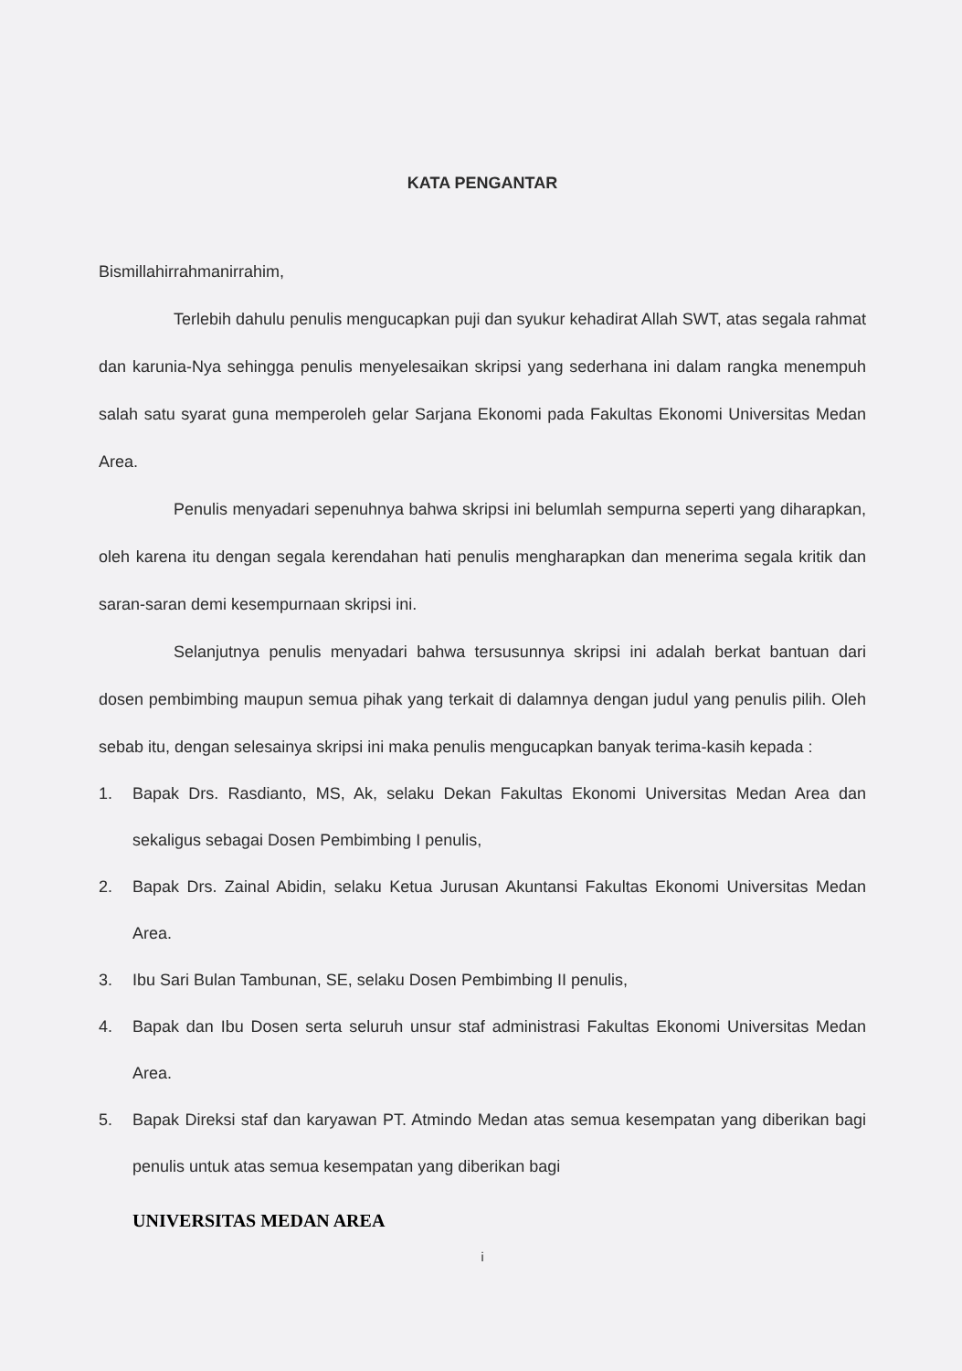KATA PENGANTAR
Bismillahirrahmanirrahim,
Terlebih dahulu penulis mengucapkan puji dan syukur kehadirat Allah SWT, atas segala rahmat dan karunia-Nya sehingga penulis menyelesaikan skripsi yang sederhana ini dalam rangka menempuh salah satu syarat guna memperoleh gelar Sarjana Ekonomi pada Fakultas Ekonomi Universitas Medan Area.
Penulis menyadari sepenuhnya bahwa skripsi ini belumlah sempurna seperti yang diharapkan, oleh karena itu dengan segala kerendahan hati penulis mengharapkan dan menerima segala kritik dan saran-saran demi kesempurnaan skripsi ini.
Selanjutnya penulis menyadari bahwa tersusunnya skripsi ini adalah berkat bantuan dari dosen pembimbing maupun semua pihak yang terkait di dalamnya dengan judul yang penulis pilih. Oleh sebab itu, dengan selesainya skripsi ini maka penulis mengucapkan banyak terima-kasih kepada :
1. Bapak Drs. Rasdianto, MS, Ak, selaku Dekan Fakultas Ekonomi Universitas Medan Area dan sekaligus sebagai Dosen Pembimbing I penulis,
2. Bapak Drs. Zainal Abidin, selaku Ketua Jurusan Akuntansi Fakultas Ekonomi Universitas Medan Area.
3. Ibu Sari Bulan Tambunan, SE, selaku Dosen Pembimbing II penulis,
4. Bapak dan Ibu Dosen serta seluruh unsur staf administrasi Fakultas Ekonomi Universitas Medan Area.
5. Bapak Direksi staf dan karyawan PT. Atmindo Medan atas semua kesempatan yang diberikan bagi penulis untuk atas semua kesempatan yang diberikan bagi
UNIVERSITAS MEDAN AREA
i